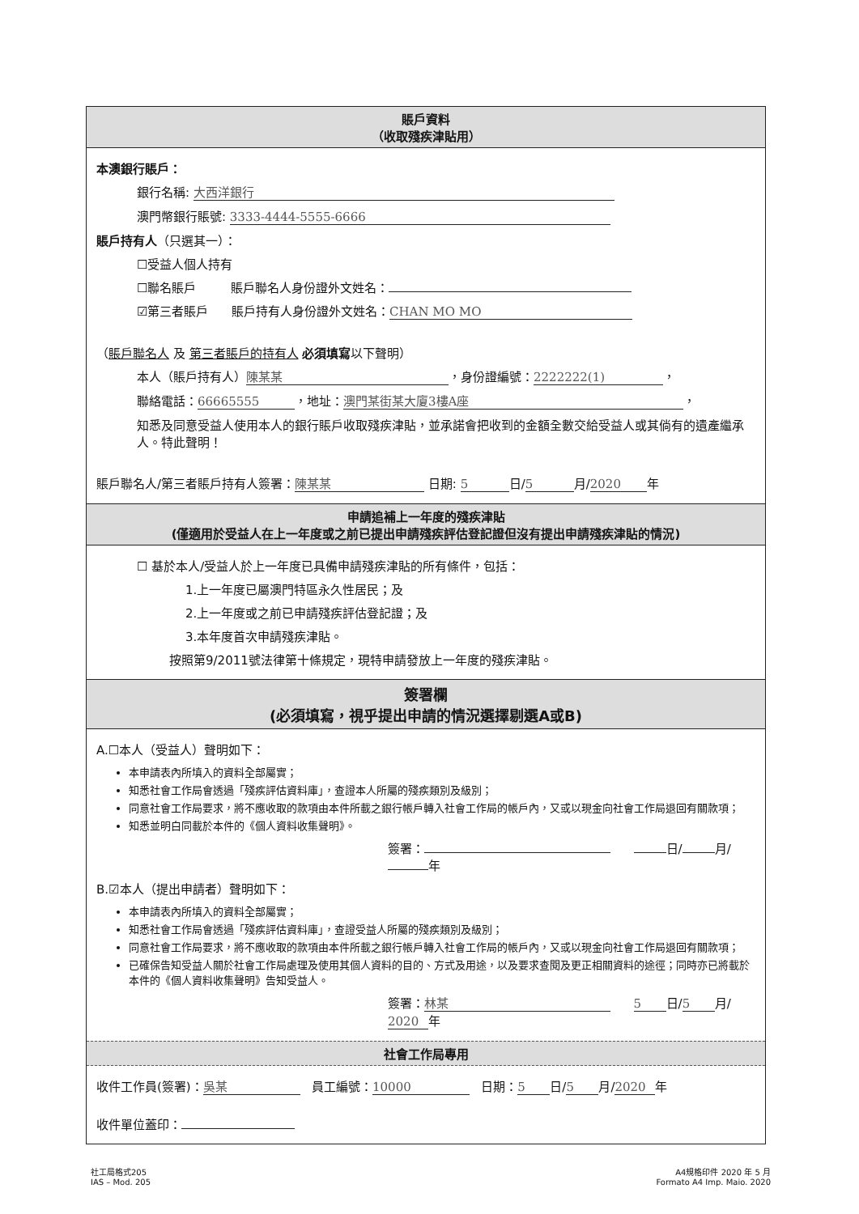賬戶資料
（收取殘疾津貼用）
本澳銀行賬戶：
銀行名稱: 大西洋銀行
澳門幣銀行賬號: 3333-4444-5555-6666
賬戶持有人（只選其一）：
☐受益人個人持有
☐聯名賬戶 賬戶聯名人身份證外文姓名：
☑第三者賬戶 賬戶持有人身份證外文姓名： CHAN MO MO
（賬戶聯名人 及 第三者賬戶的持有人 必須填寫以下聲明）
本人（賬戶持有人） 陳某某 ，身份證編號： 2222222(1) ，
聯絡電話： 66665555 ，地址： 澳門某街某大廈3樓A座 ，
知悉及同意受益人使用本人的銀行賬戶收取殘疾津貼，並承諾會把收到的金額全數交給受益人或其倘有的遺產繼承人。特此聲明！
賬戶聯名人/第三者賬戶持有人簽署： 陳某某 日期: 5 日/ 5 月/ 2020 年
申請追補上一年度的殘疾津貼
(僅適用於受益人在上一年度或之前已提出申請殘疾評估登記證但沒有提出申請殘疾津貼的情況)
☐ 基於本人/受益人於上一年度已具備申請殘疾津貼的所有條件，包括：
1.上一年度已屬澳門特區永久性居民；及
2.上一年度或之前已申請殘疾評估登記證；及
3.本年度首次申請殘疾津貼。
按照第9/2011號法律第十條規定，現特申請發放上一年度的殘疾津貼。
簽署欄
(必須填寫，視乎提出申請的情況選擇剔選A或B)
A.☐本人（受益人）聲明如下：
本申請表內所填入的資料全部屬實；
知悉社會工作局會透過「殘疾評估資料庫」，查證本人所屬的殘疾類別及級別；
同意社會工作局要求，將不應收取的款項由本件所載之銀行帳戶轉入社會工作局的帳戶內，又或以現金向社會工作局退回有關款項；
知悉並明白同載於本件的《個人資料收集聲明》。
簽署： 日/ 月/ 年
B.☑本人（提出申請者）聲明如下：
本申請表內所填入的資料全部屬實；
知悉社會工作局會透過「殘疾評估資料庫」，查證受益人所屬的殘疾類別及級別；
同意社會工作局要求，將不應收取的款項由本件所載之銀行帳戶轉入社會工作局的帳戶內，又或以現金向社會工作局退回有關款項；
已確保告知受益人關於社會工作局處理及使用其個人資料的目的、方式及用途，以及要求查閱及更正相關資料的途徑；同時亦已將載於本件的《個人資料收集聲明》告知受益人。
簽署： 林某 5 日/ 5 月/ 2020 年
社會工作局專用
收件工作員(簽署)： 吳某 員工編號： 10000 日期： 5 日/ 5 月/ 2020 年
收件單位蓋印：
社工局格式205
IAS – Mod. 205
A4規格印件 2020 年 5 月
Formato A4 Imp. Maio. 2020